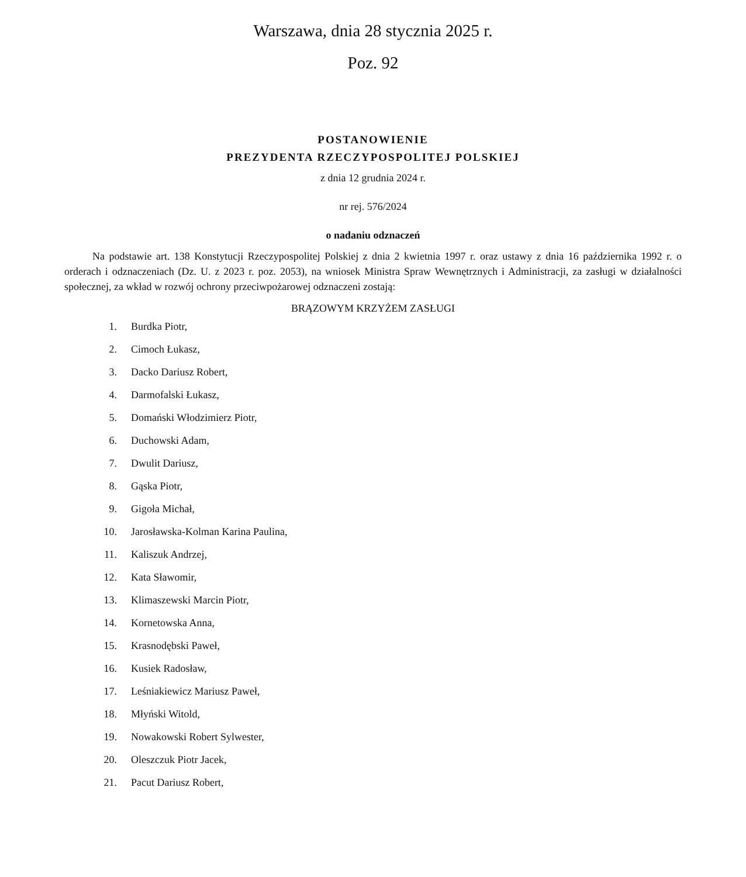Warszawa, dnia 28 stycznia 2025 r.
Poz. 92
POSTANOWIENIE
PREZYDENTA RZECZYPOSPOLITEJ POLSKIEJ
z dnia 12 grudnia 2024 r.
nr rej. 576/2024
o nadaniu odznaczeń
Na podstawie art. 138 Konstytucji Rzeczypospolitej Polskiej z dnia 2 kwietnia 1997 r. oraz ustawy z dnia 16 października 1992 r. o orderach i odznaczeniach (Dz. U. z 2023 r. poz. 2053), na wniosek Ministra Spraw Wewnętrznych i Administracji, za zasługi w działalności społecznej, za wkład w rozwój ochrony przeciwpożarowej odznaczeni zostają:
BRĄZOWYM KRZYŻEM ZASŁUGI
1. Burdka Piotr,
2. Cimoch Łukasz,
3. Dacko Dariusz Robert,
4. Darmofalski Łukasz,
5. Domański Włodzimierz Piotr,
6. Duchowski Adam,
7. Dwulit Dariusz,
8. Gąska Piotr,
9. Gigoła Michał,
10. Jarosławska-Kolman Karina Paulina,
11. Kaliszuk Andrzej,
12. Kata Sławomir,
13. Klimaszewski Marcin Piotr,
14. Kornetowska Anna,
15. Krasnodębski Paweł,
16. Kusiek Radosław,
17. Leśniakiewicz Mariusz Paweł,
18. Młyński Witold,
19. Nowakowski Robert Sylwester,
20. Oleszczuk Piotr Jacek,
21. Pacut Dariusz Robert,